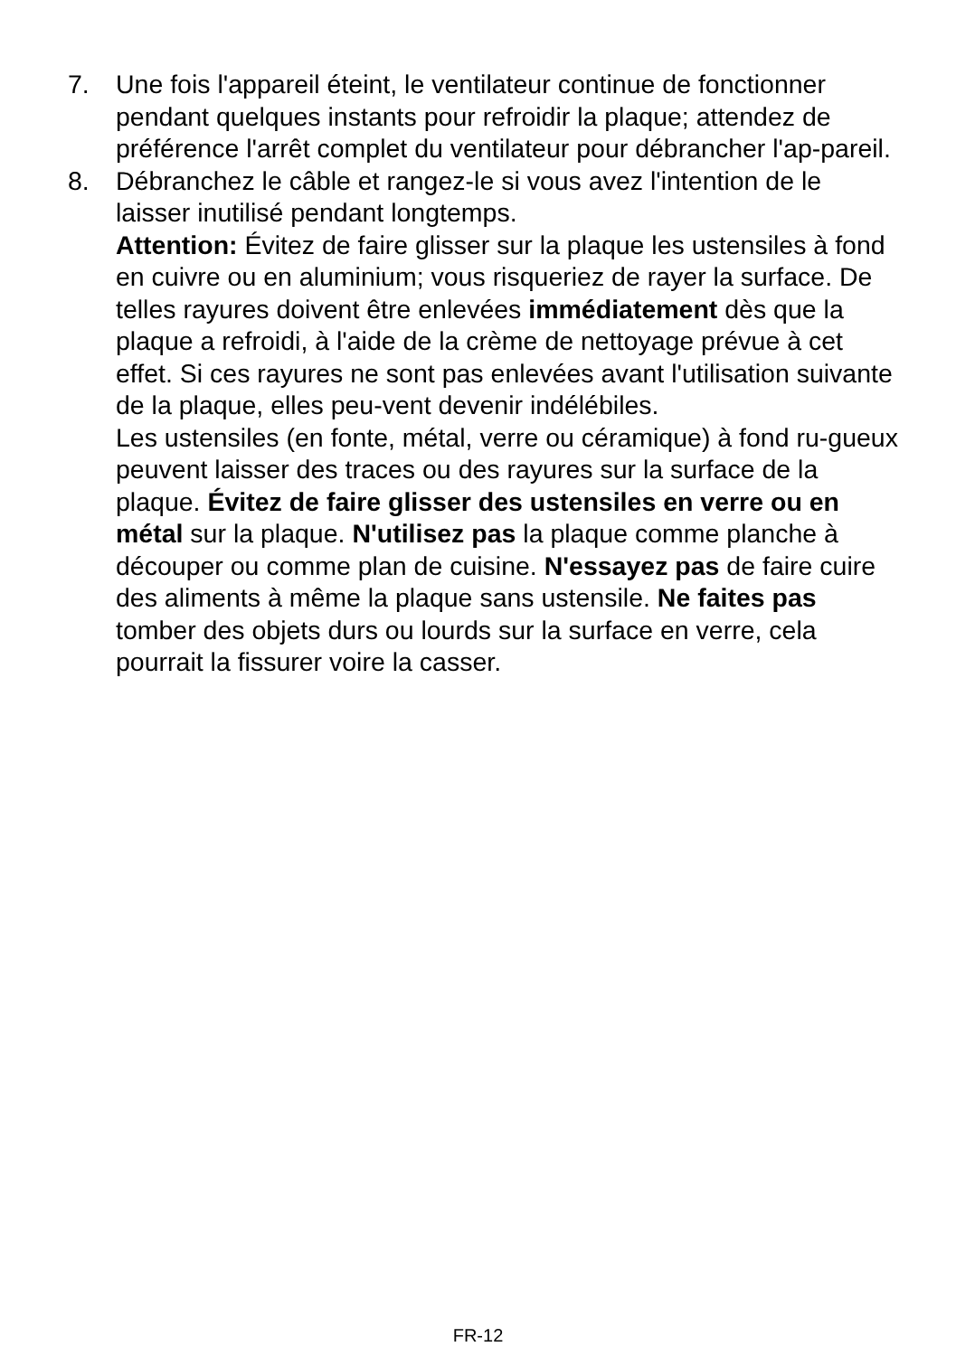7. Une fois l'appareil éteint, le ventilateur continue de fonctionner pendant quelques instants pour refroidir la plaque; attendez de préférence l'arrêt complet du ventilateur pour débrancher l'ap-pareil.
8. Débranchez le câble et rangez-le si vous avez l'intention de le laisser inutilisé pendant longtemps.
Attention: Évitez de faire glisser sur la plaque les ustensiles à fond en cuivre ou en aluminium; vous risqueriez de rayer la surface. De telles rayures doivent être enlevées immédiatement dès que la plaque a refroidi, à l'aide de la crème de nettoyage prévue à cet effet. Si ces rayures ne sont pas enlevées avant l'utilisation suivante de la plaque, elles peu-vent devenir indélébiles.
Les ustensiles (en fonte, métal, verre ou céramique) à fond ru-gueux peuvent laisser des traces ou des rayures sur la surface de la plaque. Évitez de faire glisser des ustensiles en verre ou en métal sur la plaque. N'utilisez pas la plaque comme planche à découper ou comme plan de cuisine. N'essayez pas de faire cuire des aliments à même la plaque sans ustensile. Ne faites pas tomber des objets durs ou lourds sur la surface en verre, cela pourrait la fissurer voire la casser.
FR-12